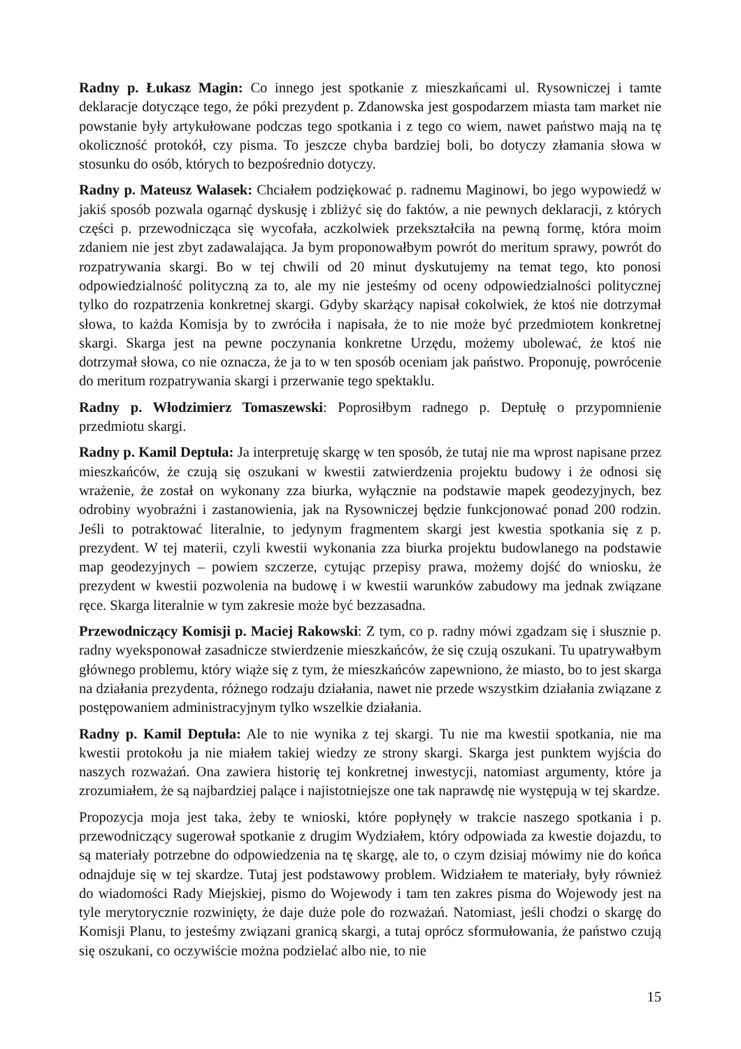Radny p. Łukasz Magin: Co innego jest spotkanie z mieszkańcami ul. Rysowniczej i tamte deklaracje dotyczące tego, że póki prezydent p. Zdanowska jest gospodarzem miasta tam market nie powstanie były artykułowane podczas tego spotkania i z tego co wiem, nawet państwo mają na tę okoliczność protokół, czy pisma. To jeszcze chyba bardziej boli, bo dotyczy złamania słowa w stosunku do osób, których to bezpośrednio dotyczy.
Radny p. Mateusz Walasek: Chciałem podziękować p. radnemu Maginowi, bo jego wypowiedź w jakiś sposób pozwala ogarnąć dyskusję i zbliżyć się do faktów, a nie pewnych deklaracji, z których części p. przewodnicząca się wycofała, aczkolwiek przekształciła na pewną formę, która moim zdaniem nie jest zbyt zadawalająca. Ja bym proponowałbym powrót do meritum sprawy, powrót do rozpatrywania skargi. Bo w tej chwili od 20 minut dyskutujemy na temat tego, kto ponosi odpowiedzialność polityczną za to, ale my nie jesteśmy od oceny odpowiedzialności politycznej tylko do rozpatrzenia konkretnej skargi. Gdyby skarżący napisał cokolwiek, że ktoś nie dotrzymał słowa, to każda Komisja by to zwróciła i napisała, że to nie może być przedmiotem konkretnej skargi. Skarga jest na pewne poczynania konkretne Urzędu, możemy ubolewać, że ktoś nie dotrzymał słowa, co nie oznacza, że ja to w ten sposób oceniam jak państwo. Proponuję, powrócenie do meritum rozpatrywania skargi i przerwanie tego spektaklu.
Radny p. Włodzimierz Tomaszewski: Poprosiłbym radnego p. Deptułę o przypomnienie przedmiotu skargi.
Radny p. Kamil Deptuła: Ja interpretuję skargę w ten sposób, że tutaj nie ma wprost napisane przez mieszkańców, że czują się oszukani w kwestii zatwierdzenia projektu budowy i że odnosi się wrażenie, że został on wykonany zza biurka, wyłącznie na podstawie mapek geodezyjnych, bez odrobiny wyobraźni i zastanowienia, jak na Rysowniczej będzie funkcjonować ponad 200 rodzin. Jeśli to potraktować literalnie, to jedynym fragmentem skargi jest kwestia spotkania się z p. prezydent. W tej materii, czyli kwestii wykonania zza biurka projektu budowlanego na podstawie map geodezyjnych – powiem szczerze, cytując przepisy prawa, możemy dojść do wniosku, że prezydent w kwestii pozwolenia na budowę i w kwestii warunków zabudowy ma jednak związane ręce. Skarga literalnie w tym zakresie może być bezzasadna.
Przewodniczący Komisji p. Maciej Rakowski: Z tym, co p. radny mówi zgadzam się i słusznie p. radny wyeksponował zasadnicze stwierdzenie mieszkańców, że się czują oszukani. Tu upatrywałbym głównego problemu, który wiąże się z tym, że mieszkańców zapewniono, że miasto, bo to jest skarga na działania prezydenta, różnego rodzaju działania, nawet nie przede wszystkim działania związane z postępowaniem administracyjnym tylko wszelkie działania.
Radny p. Kamil Deptuła: Ale to nie wynika z tej skargi. Tu nie ma kwestii spotkania, nie ma kwestii protokołu ja nie miałem takiej wiedzy ze strony skargi. Skarga jest punktem wyjścia do naszych rozważań. Ona zawiera historię tej konkretnej inwestycji, natomiast argumenty, które ja zrozumiałem, że są najbardziej palące i najistotniejsze one tak naprawdę nie występują w tej skardze.
Propozycja moja jest taka, żeby te wnioski, które popłynęły w trakcie naszego spotkania i p. przewodniczący sugerował spotkanie z drugim Wydziałem, który odpowiada za kwestie dojazdu, to są materiały potrzebne do odpowiedzenia na tę skargę, ale to, o czym dzisiaj mówimy nie do końca odnajduje się w tej skardze. Tutaj jest podstawowy problem. Widziałem te materiały, były również do wiadomości Rady Miejskiej, pismo do Wojewody i tam ten zakres pisma do Wojewody jest na tyle merytorycznie rozwinięty, że daje duże pole do rozważań. Natomiast, jeśli chodzi o skargę do Komisji Planu, to jesteśmy związani granicą skargi, a tutaj oprócz sformułowania, że państwo czują się oszukani, co oczywiście można podzielać albo nie, to nie
15